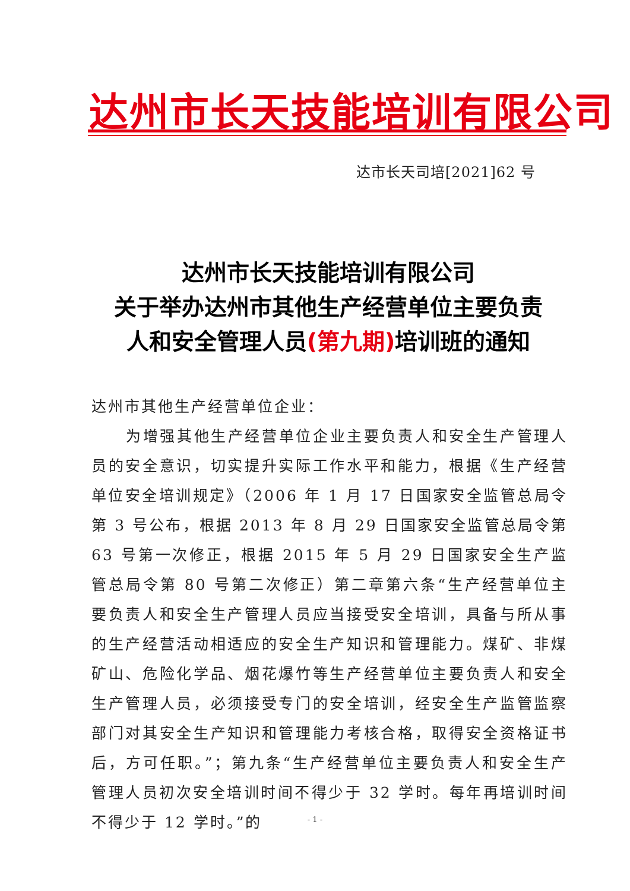达州市长天技能培训有限公司
达市长天司培[2021]62 号
达州市长天技能培训有限公司
关于举办达州市其他生产经营单位主要负责
人和安全管理人员(第九期) 培训班的通知
达州市其他生产经营单位企业：
为增强其他生产经营单位企业主要负责人和安全生产管理人员的安全意识，切实提升实际工作水平和能力，根据《生产经营单位安全培训规定》（2006 年 1 月 17 日国家安全监管总局令第 3 号公布，根据 2013 年 8 月 29 日国家安全监管总局令第 63 号第一次修正，根据 2015 年 5 月 29 日国家安全生产监管总局令第 80 号第二次修正）第二章第六条“生产经营单位主要负责人和安全生产管理人员应当接受安全培训，具备与所从事的生产经营活动相适应的安全生产知识和管理能力。煤矿、非煤矿山、危险化学品、烟花爆竹等生产经营单位主要负责人和安全生产管理人员，必须接受专门的安全培训，经安全生产监管监察部门对其安全生产知识和管理能力考核合格，取得安全资格证书后，方可任职。”；第九条“生产经营单位主要负责人和安全生产管理人员初次安全培训时间不得少于 32 学时。每年再培训时间不得少于 12 学时。”的
- 1 -